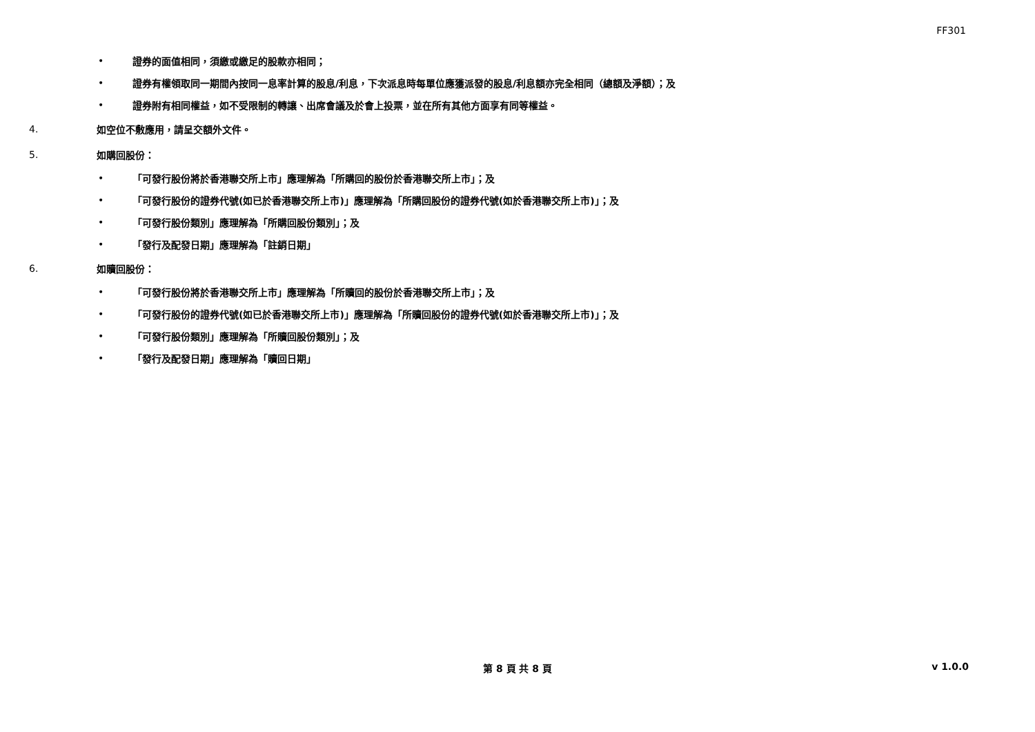FF301
• 證券的面值相同，須繳或繳足的股款亦相同；
• 證券有權領取同一期間內按同一息率計算的股息/利息，下次派息時每單位應獲派發的股息/利息額亦完全相同（總額及淨額）；及
• 證券附有相同權益，如不受限制的轉讓、出席會議及於會上投票，並在所有其他方面享有同等權益。
4. 如空位不敷應用，請呈交額外文件。
5. 如購回股份：
• 「可發行股份將於香港聯交所上市」應理解為「所購回的股份於香港聯交所上市」；及
• 「可發行股份的證券代號(如已於香港聯交所上市)」應理解為「所購回股份的證券代號(如於香港聯交所上市)」；及
• 「可發行股份類別」應理解為「所購回股份類別」；及
• 「發行及配發日期」應理解為「註銷日期」
6. 如贖回股份：
• 「可發行股份將於香港聯交所上市」應理解為「所贖回的股份於香港聯交所上市」；及
• 「可發行股份的證券代號(如已於香港聯交所上市)」應理解為「所贖回股份的證券代號(如於香港聯交所上市)」；及
• 「可發行股份類別」應理解為「所贖回股份類別」；及
• 「發行及配發日期」應理解為「贖回日期」
第 8 頁 共 8 頁 v 1.0.0